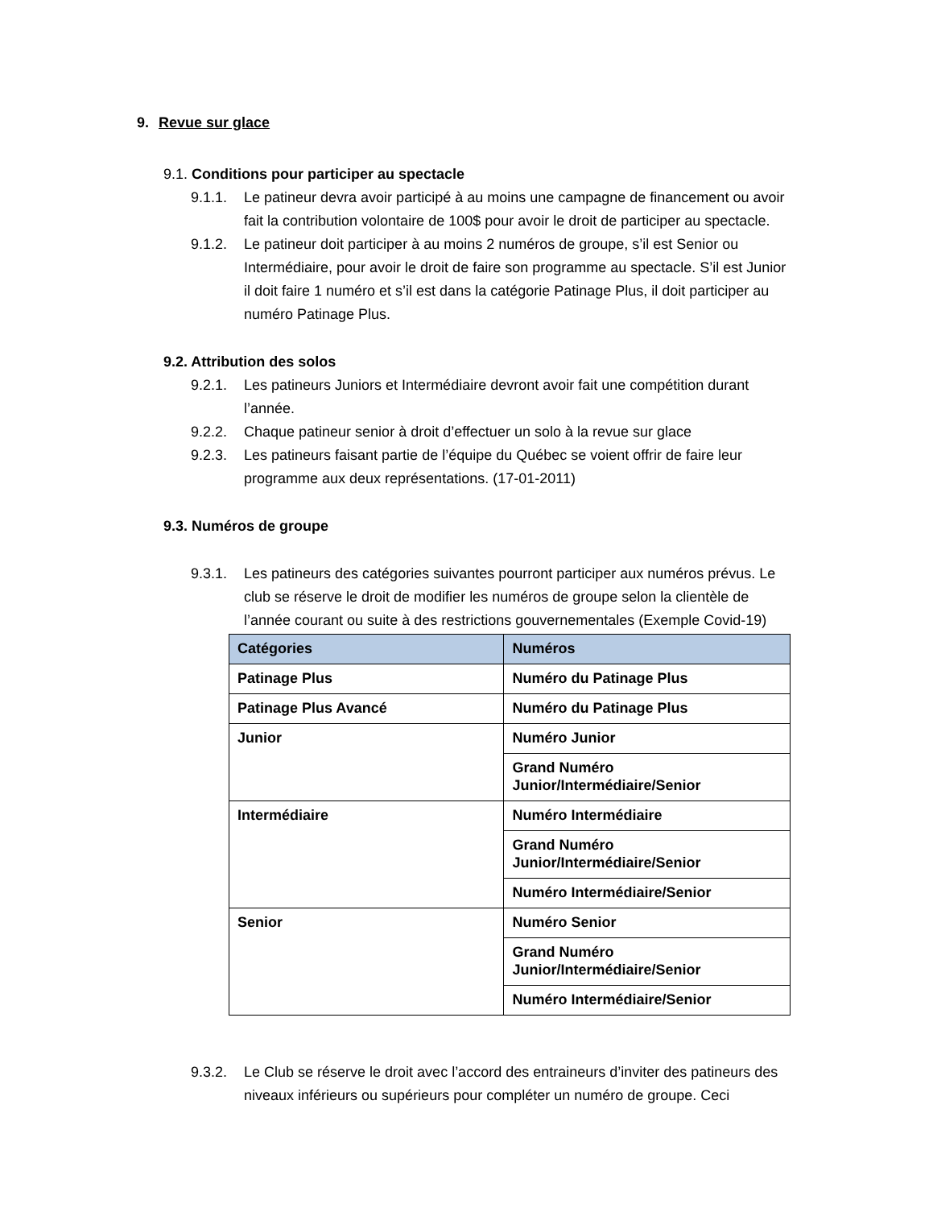9. Revue sur glace
9.1. Conditions pour participer au spectacle
9.1.1. Le patineur devra avoir participé à au moins une campagne de financement ou avoir fait la contribution volontaire de 100$ pour avoir le droit de participer au spectacle.
9.1.2. Le patineur doit participer à au moins 2 numéros de groupe, s’il est Senior ou Intermédiaire, pour avoir le droit de faire son programme au spectacle. S’il est Junior il doit faire 1 numéro et s’il est dans la catégorie Patinage Plus, il doit participer au numéro Patinage Plus.
9.2. Attribution des solos
9.2.1. Les patineurs Juniors et Intermédiaire devront avoir fait une compétition durant l’année.
9.2.2. Chaque patineur senior à droit d’effectuer un solo à la revue sur glace
9.2.3. Les patineurs faisant partie de l’équipe du Québec se voient offrir de faire leur programme aux deux représentations. (17-01-2011)
9.3. Numéros de groupe
9.3.1. Les patineurs des catégories suivantes pourront participer aux numéros prévus. Le club se réserve le droit de modifier les numéros de groupe selon la clientèle de l’année courant ou suite à des restrictions gouvernementales (Exemple Covid-19)
| Catégories | Numéros |
| --- | --- |
| Patinage Plus | Numéro du Patinage Plus |
| Patinage Plus Avancé | Numéro du Patinage Plus |
| Junior | Numéro Junior |
| | Grand Numéro Junior/Intermédiaire/Senior |
| Intermédiaire | Numéro Intermédiaire |
| | Grand Numéro Junior/Intermédiaire/Senior |
| | Numéro Intermédiaire/Senior |
| Senior | Numéro Senior |
| | Grand Numéro Junior/Intermédiaire/Senior |
| | Numéro Intermédiaire/Senior |
9.3.2. Le Club se réserve le droit avec l’accord des entraineurs d’inviter des patineurs des niveaux inférieurs ou supérieurs pour compléter un numéro de groupe. Ceci